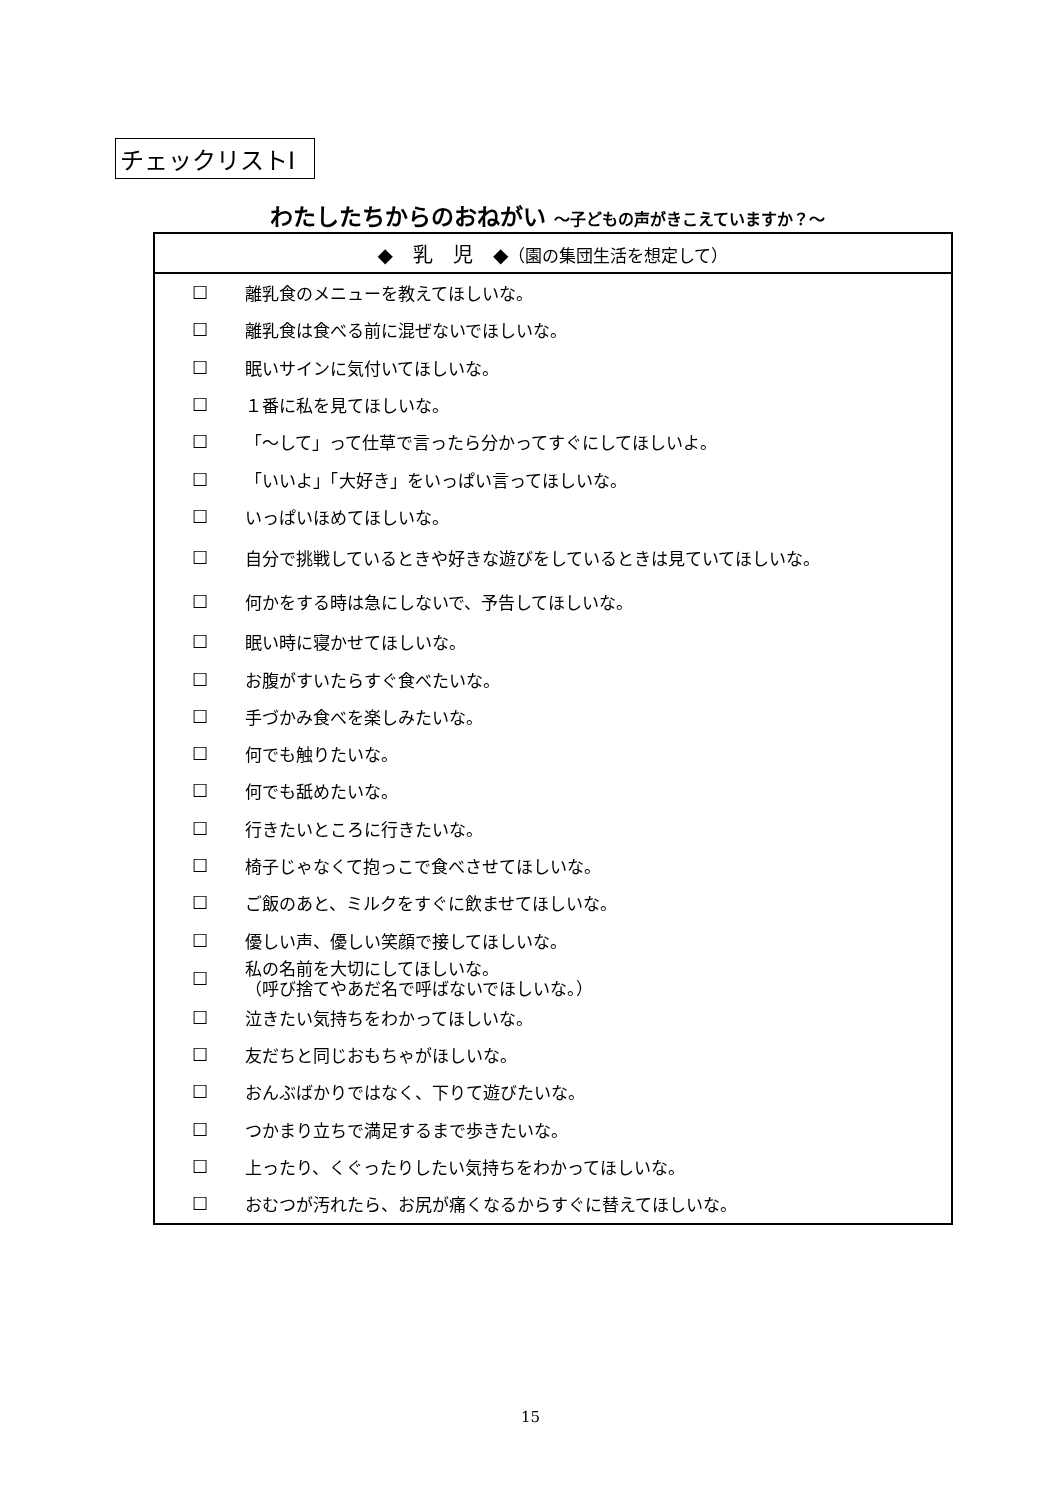チェックリストⅠ
わたしたちからのおねがい ～子どもの声がきこえていますか？～
| ◆ 乳 児 ◆ （園の集団生活を想定して） | |
| --- | --- |
| ☐ | 離乳食のメニューを教えてほしいな。 |
| ☐ | 離乳食は食べる前に混ぜないでほしいな。 |
| ☐ | 眠いサインに気付いてほしいな。 |
| ☐ | １番に私を見てほしいな。 |
| ☐ | 「～して」って仕草で言ったら分かってすぐにしてほしいよ。 |
| ☐ | 「いいよ」「大好き」をいっぱい言ってほしいな。 |
| ☐ | いっぱいほめてほしいな。 |
| ☐ | 自分で挑戦しているときや好きな遊びをしているときは見ていてほしいな。 |
| ☐ | 何かをする時は急にしないで、予告してほしいな。 |
| ☐ | 眠い時に寝かせてほしいな。 |
| ☐ | お腹がすいたらすぐ食べたいな。 |
| ☐ | 手づかみ食べを楽しみたいな。 |
| ☐ | 何でも触りたいな。 |
| ☐ | 何でも舐めたいな。 |
| ☐ | 行きたいところに行きたいな。 |
| ☐ | 椅子じゃなくて抱っこで食べさせてほしいな。 |
| ☐ | ご飯のあと、ミルクをすぐに飲ませてほしいな。 |
| ☐ | 優しい声、優しい笑顔で接してほしいな。 |
| ☐ | 私の名前を大切にしてほしいな。 （呼び捨てやあだ名で呼ばないでほしいな。） |
| ☐ | 泣きたい気持ちをわかってほしいな。 |
| ☐ | 友だちと同じおもちゃがほしいな。 |
| ☐ | おんぶばかりではなく、下りて遊びたいな。 |
| ☐ | つかまり立ちで満足するまで歩きたいな。 |
| ☐ | 上ったり、くぐったりしたい気持ちをわかってほしいな。 |
| ☐ | おむつが汚れたら、お尻が痛くなるからすぐに替えてほしいな。 |
15